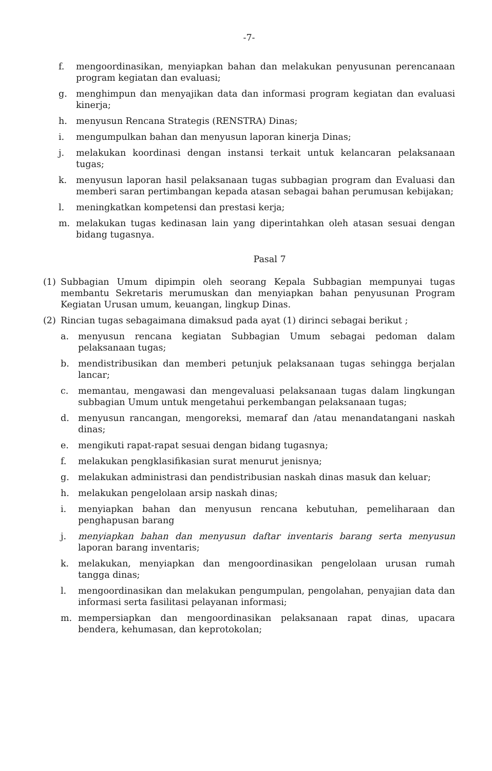-7-
f. mengoordinasikan, menyiapkan bahan dan melakukan penyusunan perencanaan program kegiatan dan evaluasi;
g. menghimpun dan menyajikan data dan informasi program kegiatan dan evaluasi kinerja;
h. menyusun Rencana Strategis (RENSTRA) Dinas;
i. mengumpulkan bahan dan menyusun laporan kinerja Dinas;
j. melakukan koordinasi dengan instansi terkait untuk kelancaran pelaksanaan tugas;
k. menyusun laporan hasil pelaksanaan tugas subbagian program dan Evaluasi dan memberi saran pertimbangan kepada atasan sebagai bahan perumusan kebijakan;
l. meningkatkan kompetensi dan prestasi kerja;
m. melakukan tugas kedinasan lain yang diperintahkan oleh atasan sesuai dengan bidang tugasnya.
Pasal 7
(1) Subbagian Umum dipimpin oleh seorang Kepala Subbagian mempunyai tugas membantu Sekretaris merumuskan dan menyiapkan bahan penyusunan Program Kegiatan Urusan umum, keuangan, lingkup Dinas.
(2) Rincian tugas sebagaimana dimaksud pada ayat (1) dirinci sebagai berikut ;
a. menyusun rencana kegiatan Subbagian Umum sebagai pedoman dalam pelaksanaan tugas;
b. mendistribusikan dan memberi petunjuk pelaksanaan tugas sehingga berjalan lancar;
c. memantau, mengawasi dan mengevaluasi pelaksanaan tugas dalam lingkungan subbagian Umum untuk mengetahui perkembangan pelaksanaan tugas;
d. menyusun rancangan, mengoreksi, memaraf dan /atau menandatangani naskah dinas;
e. mengikuti rapat-rapat sesuai dengan bidang tugasnya;
f. melakukan pengklasifikasian surat menurut jenisnya;
g. melakukan administrasi dan pendistribusian naskah dinas masuk dan keluar;
h. melakukan pengelolaan arsip naskah dinas;
i. menyiapkan bahan dan menyusun rencana kebutuhan, pemeliharaan dan penghapusan barang
j. menyiapkan bahan dan menyusun daftar inventaris barang serta menyusun laporan barang inventaris;
k. melakukan, menyiapkan dan mengoordinasikan pengelolaan urusan rumah tangga dinas;
l. mengoordinasikan dan melakukan pengumpulan, pengolahan, penyajian data dan informasi serta fasilitasi pelayanan informasi;
m. mempersiapkan dan mengoordinasikan pelaksanaan rapat dinas, upacara bendera, kehumasan, dan keprotokolan;